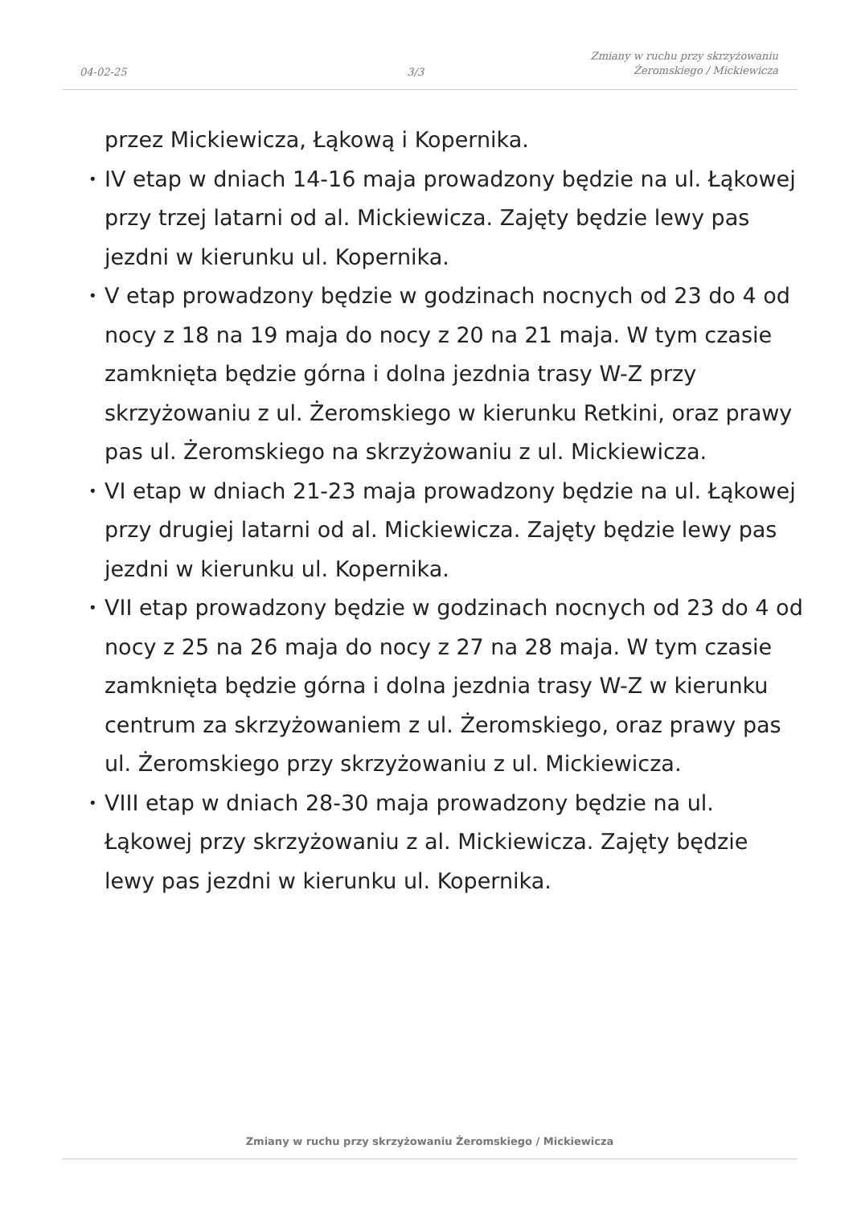04-02-25
3/3
Zmiany w ruchu przy skrzyżowaniu
Żeromskiego / Mickiewicza
przez Mickiewicza, Łąkową i Kopernika.
• IV etap w dniach 14-16 maja prowadzony będzie na ul. Łąkowej przy trzej latarni od al. Mickiewicza. Zajęty będzie lewy pas jezdni w kierunku ul. Kopernika.
• V etap prowadzony będzie w godzinach nocnych od 23 do 4 od nocy z 18 na 19 maja do nocy z 20 na 21 maja. W tym czasie zamknięta będzie górna i dolna jezdnia trasy W-Z przy skrzyżowaniu z ul. Żeromskiego w kierunku Retkini, oraz prawy pas ul. Żeromskiego na skrzyżowaniu z ul. Mickiewicza.
• VI etap w dniach 21-23 maja prowadzony będzie na ul. Łąkowej przy drugiej latarni od al. Mickiewicza. Zajęty będzie lewy pas jezdni w kierunku ul. Kopernika.
• VII etap prowadzony będzie w godzinach nocnych od 23 do 4 od nocy z 25 na 26 maja do nocy z 27 na 28 maja. W tym czasie zamknięta będzie górna i dolna jezdnia trasy W-Z w kierunku centrum za skrzyżowaniem z ul. Żeromskiego, oraz prawy pas ul. Żeromskiego przy skrzyżowaniu z ul. Mickiewicza.
• VIII etap w dniach 28-30 maja prowadzony będzie na ul. Łąkowej przy skrzyżowaniu z al. Mickiewicza. Zajęty będzie lewy pas jezdni w kierunku ul. Kopernika.
Zmiany w ruchu przy skrzyżowaniu Żeromskiego / Mickiewicza